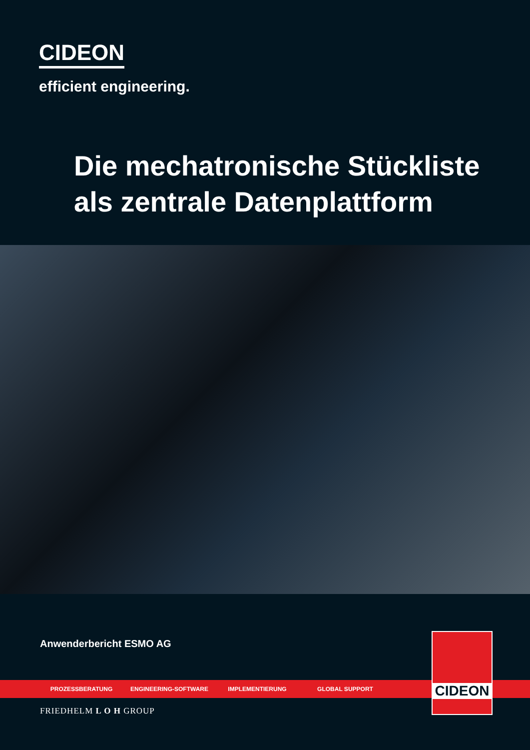CIDEON
efficient engineering.
Die mechatronische Stückliste
als zentrale Datenplattform
Anwenderbericht ESMO AG
PROZESSBERATUNG ENGINEERING-SOFTWARE IMPLEMENTIERUNG GLOBAL SUPPORT
FRIEDHELM L O H GROUP
CIDEON